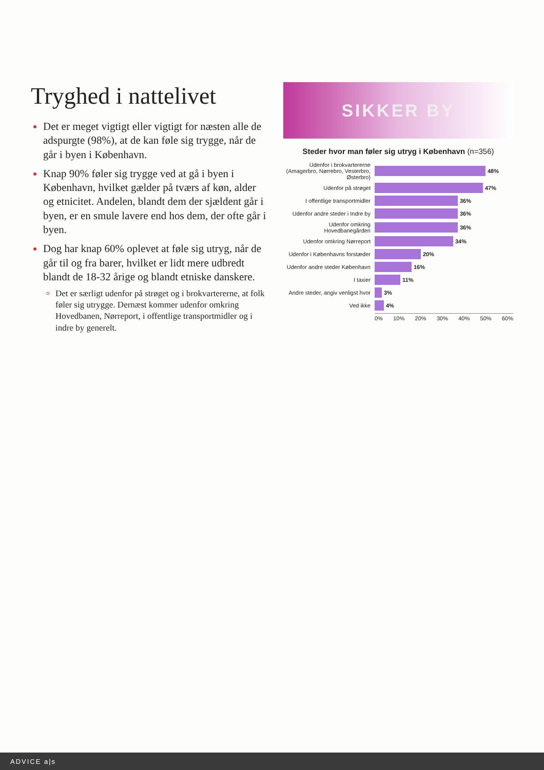Tryghed i nattelivet
Det er meget vigtigt eller vigtigt for næsten alle de adspurgte (98%), at de kan føle sig trygge, når de går i byen i København.
Knap 90% føler sig trygge ved at gå i byen i København, hvilket gælder på tværs af køn, alder og etnicitet. Andelen, blandt dem der sjældent går i byen, er en smule lavere end hos dem, der ofte går i byen.
Dog har knap 60% oplevet at føle sig utryg, når de går til og fra barer, hvilket er lidt mere udbredt blandt de 18-32 årige og blandt etniske danskere.
Det er særligt udenfor på strøget og i brokvartererne, at folk føler sig utrygge. Dernæst kommer udenfor omkring Hovedbanen, Nørreport, i offentlige transportmidler og i indre by generelt.
SIKKER BY
Steder hvor man føler sig utryg i København (n=356)
Udenfor i brokvartererne (Amagerbro, Nørrebro, Vesterbro, Østerbro) 48%
Udenfor på strøget 47%
I offentlige transportmidler 36%
Udenfor andre steder i Indre by 36%
Udenfor omkring Hovedbanegården 36%
Udenfor omkring Nørreport 34%
Udenfor i Københavns forstæder 20%
Udenfor andre steder København 16%
I taxier 11%
Andre steder, angiv venligst hvor 3%
Ved ikke 4%
0% 10% 20% 30% 40% 50% 60%
ADVICE a|s